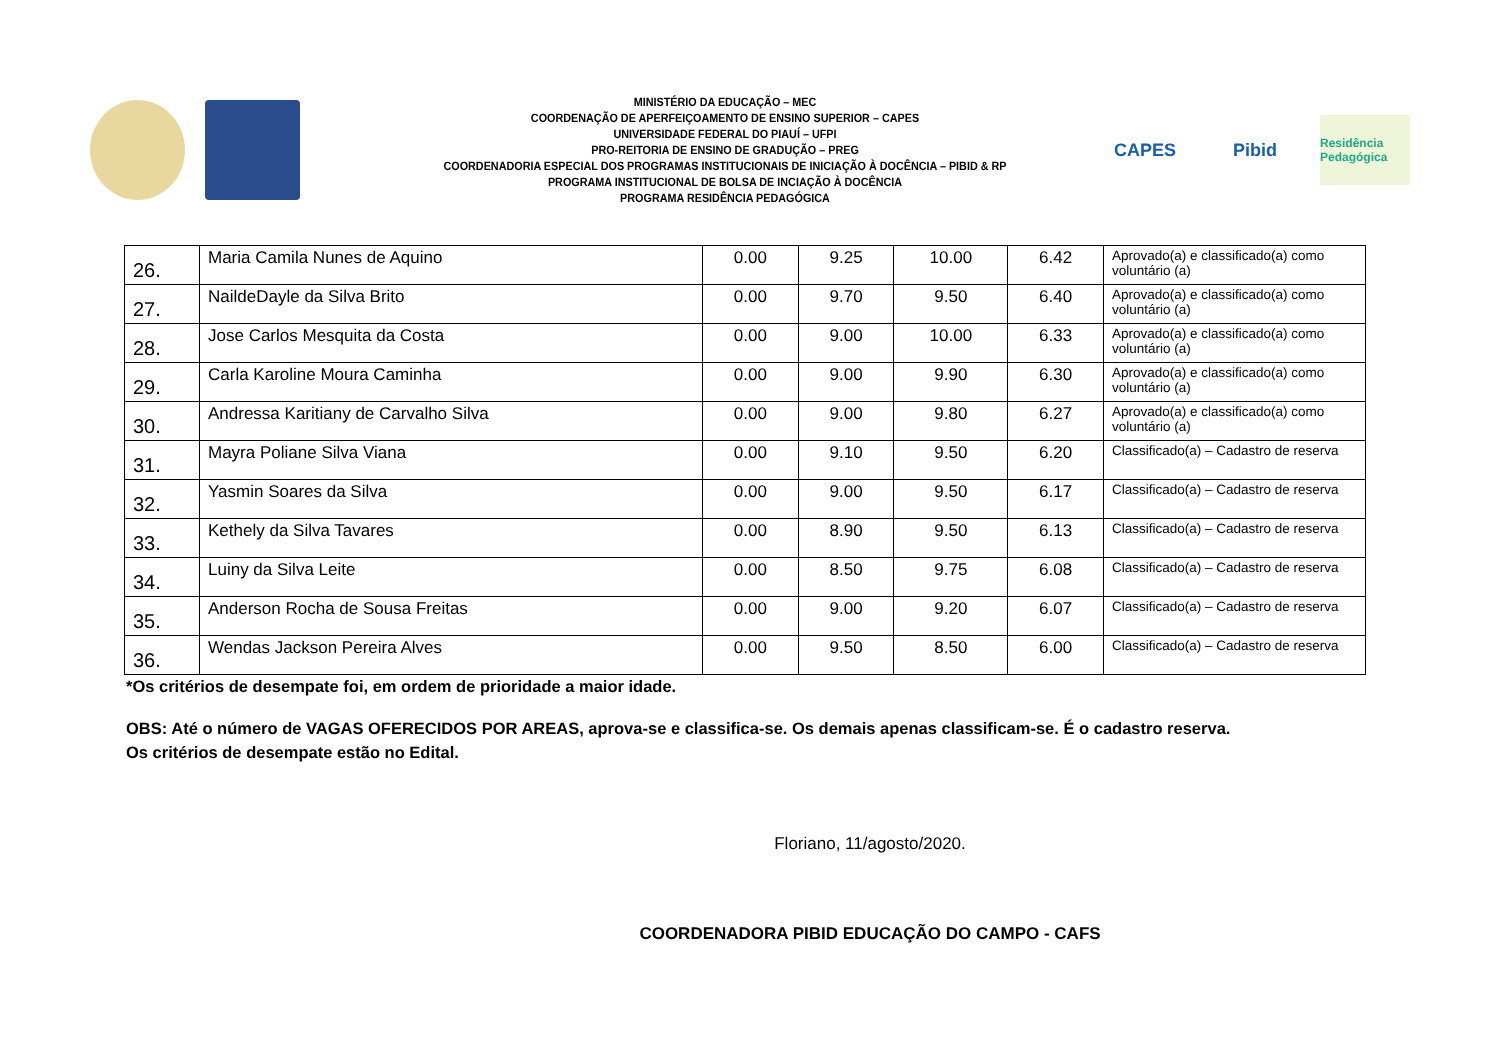MINISTÉRIO DA EDUCAÇÃO – MEC
COORDENAÇÃO DE APERFEIÇOAMENTO DE ENSINO SUPERIOR – CAPES
UNIVERSIDADE FEDERAL DO PIAUÍ – UFPI
PRO-REITORIA DE ENSINO DE GRADUÇÃO – PREG
COORDENADORIA ESPECIAL DOS PROGRAMAS INSTITUCIONAIS DE INICIAÇÃO À DOCÊNCIA – PIBID & RP
PROGRAMA INSTITUCIONAL DE BOLSA DE INCIAÇÃO À DOCÊNCIA
PROGRAMA RESIDÊNCIA PEDAGÓGICA
CAPES Pibid
Residência Pedagógica
| 26. | Maria Camila Nunes de Aquino | 0.00 | 9.25 | 10.00 | 6.42 | Aprovado(a) e classificado(a) como voluntário (a) |
| 27. | NaildeDayle da Silva Brito | 0.00 | 9.70 | 9.50 | 6.40 | Aprovado(a) e classificado(a) como voluntário (a) |
| 28. | Jose Carlos Mesquita da Costa | 0.00 | 9.00 | 10.00 | 6.33 | Aprovado(a) e classificado(a) como voluntário (a) |
| 29. | Carla Karoline Moura Caminha | 0.00 | 9.00 | 9.90 | 6.30 | Aprovado(a) e classificado(a) como voluntário (a) |
| 30. | Andressa Karitiany de Carvalho Silva | 0.00 | 9.00 | 9.80 | 6.27 | Aprovado(a) e classificado(a) como voluntário (a) |
| 31. | Mayra Poliane Silva Viana | 0.00 | 9.10 | 9.50 | 6.20 | Classificado(a) – Cadastro de reserva |
| 32. | Yasmin Soares da Silva | 0.00 | 9.00 | 9.50 | 6.17 | Classificado(a) – Cadastro de reserva |
| 33. | Kethely da Silva Tavares | 0.00 | 8.90 | 9.50 | 6.13 | Classificado(a) – Cadastro de reserva |
| 34. | Luiny da Silva Leite | 0.00 | 8.50 | 9.75 | 6.08 | Classificado(a) – Cadastro de reserva |
| 35. | Anderson Rocha de Sousa Freitas | 0.00 | 9.00 | 9.20 | 6.07 | Classificado(a) – Cadastro de reserva |
| 36. | Wendas Jackson Pereira Alves | 0.00 | 9.50 | 8.50 | 6.00 | Classificado(a) – Cadastro de reserva |
*Os critérios de desempate foi, em ordem de prioridade a maior idade.
OBS: Até o número de VAGAS OFERECIDOS POR AREAS, aprova-se e classifica-se. Os demais apenas classificam-se. É o cadastro reserva.
Os critérios de desempate estão no Edital.
Floriano, 11/agosto/2020.
COORDENADORA PIBID EDUCAÇÃO DO CAMPO - CAFS